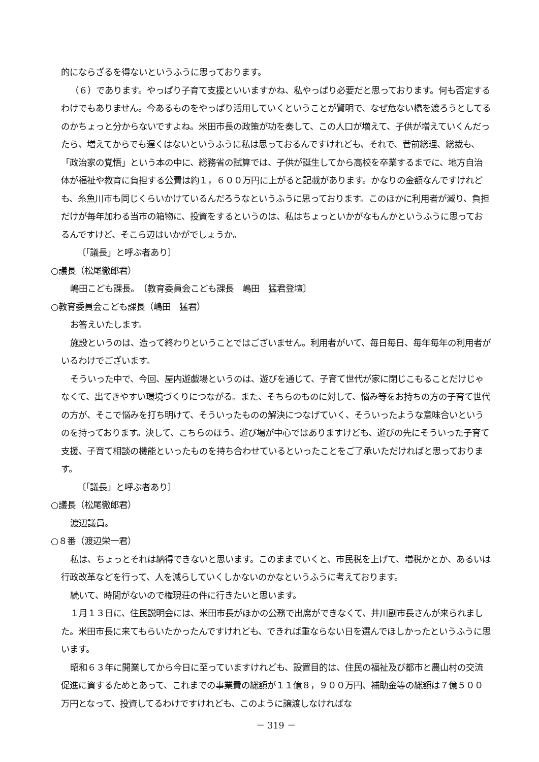的にならざるを得ないというふうに思っております。
（６）であります。やっぱり子育て支援といいますかね、私やっぱり必要だと思っております。何も否定するわけでもありません。今あるものをやっぱり活用していくということが賢明で、なぜ危ない橋を渡ろうとしてるのかちょっと分からないですよね。米田市長の政策が功を奏して、この人口が増えて、子供が増えていくんだったら、増えてからでも遅くはないというふうに私は思っておるんですけれども、それで、菅前総理、総裁も、「政治家の覚悟」という本の中に、総務省の試算では、子供が誕生してから高校を卒業するまでに、地方自治体が福祉や教育に負担する公費は約１，６００万円に上がると記載があります。かなりの金額なんですけれども、糸魚川市も同じくらいかけているんだろうなというふうに思っております。このほかに利用者が減り、負担だけが毎年加わる当市の箱物に、投資をするというのは、私はちょっといかがなもんかというふうに思っておるんですけど、そこら辺はいかがでしょうか。
〔「議長」と呼ぶ者あり〕
○議長（松尾徹郎君）
嶋田こども課長。　〔教育委員会こども課長　嶋田　猛君登壇〕
○教育委員会こども課長（嶋田　猛君）
お答えいたします。
施設というのは、造って終わりということではございません。利用者がいて、毎日毎日、毎年毎年の利用者がいるわけでございます。
そういった中で、今回、屋内遊戯場というのは、遊びを通じて、子育て世代が家に閉じこもることだけじゃなくて、出てきやすい環境づくりにつながる。また、そちらのものに対して、悩み等をお持ちの方の子育て世代の方が、そこで悩みを打ち明けて、そういったものの解決につなげていく、そういったような意味合いというのを持っております。決して、こちらのほう、遊び場が中心ではありますけども、遊びの先にそういった子育て支援、子育て相談の機能といったものを持ち合わせているといったことをご了承いただければと思っております。
〔「議長」と呼ぶ者あり〕
○議長（松尾徹郎君）
渡辺議員。
○８番（渡辺栄一君）
私は、ちょっとそれは納得できないと思います。このままでいくと、市民税を上げて、増税かとか、あるいは行政改革などを行って、人を減らしていくしかないのかなというふうに考えております。
続いて、時間がないので権現荘の件に行きたいと思います。
１月１３日に、住民説明会には、米田市長がほかの公務で出席ができなくて、井川副市長さんが来られました。米田市長に来てもらいたかったんですけれども、できれば重ならない日を選んでほしかったというふうに思います。
昭和６３年に開業してから今日に至っていますけれども、設置目的は、住民の福祉及び都市と農山村の交流促進に資するためとあって、これまでの事業費の総額が１１億８，９００万円、補助金等の総額は７億５００万円となって、投資してるわけですけれども、このように譲渡しなければな
－ 319 －